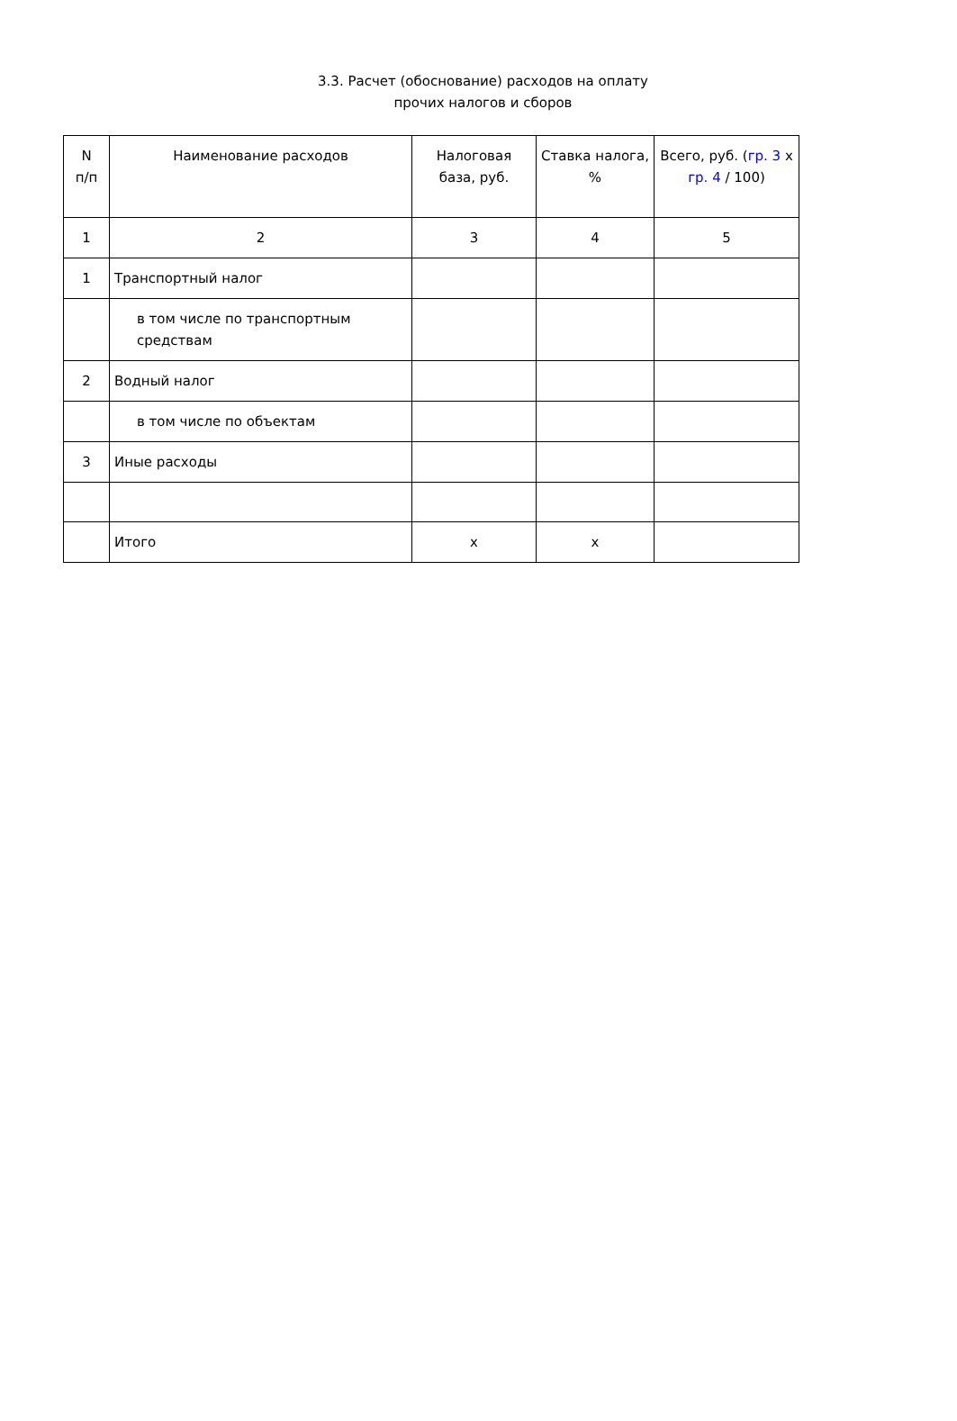3.3. Расчет (обоснование) расходов на оплату
прочих налогов и сборов
| N п/п | Наименование расходов | Налоговая база, руб. | Ставка налога, % | Всего, руб. ( гр. 3 x гр. 4 / 100) |
| --- | --- | --- | --- | --- |
| 1 | 2 | 3 | 4 | 5 |
| 1 | Транспортный налог | | | |
| | в том числе по транспортным средствам | | | |
| 2 | Водный налог | | | |
| | в том числе по объектам | | | |
| 3 | Иные расходы | | | |
| | Итого | x | x | |